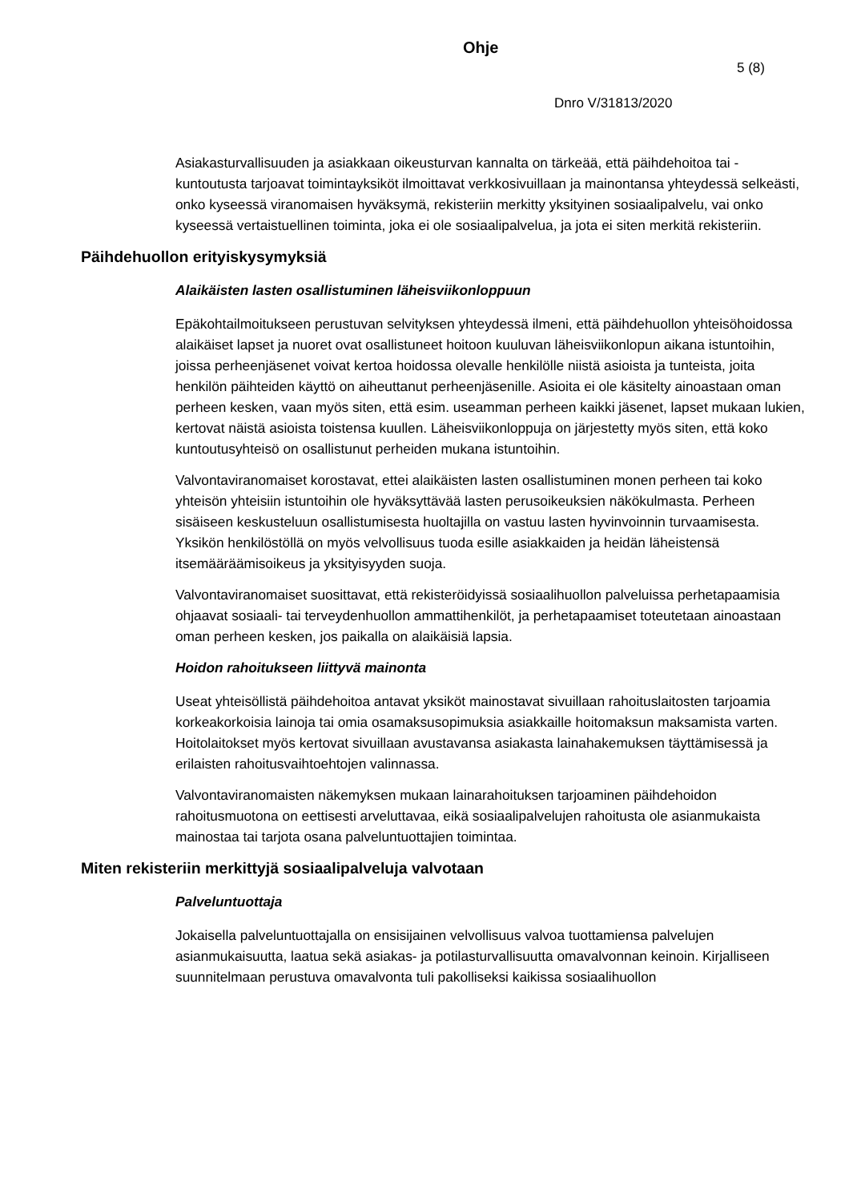Ohje
5 (8)
Dnro V/31813/2020
Asiakasturvallisuuden ja asiakkaan oikeusturvan kannalta on tärkeää, että päihdehoitoa tai -kuntoutusta tarjoavat toimintayksiköt ilmoittavat verkkosivuillaan ja mainontansa yhteydessä selkeästi, onko kyseessä viranomaisen hyväksymä, rekisteriin merkitty yksityinen sosiaalipalvelu, vai onko kyseessä vertaistuellinen toiminta, joka ei ole sosiaalipalvelua, ja jota ei siten merkitä rekisteriin.
Päihdehuollon erityiskysymyksiä
Alaikäisten lasten osallistuminen läheisviikonloppuun
Epäkohtailmoitukseen perustuvan selvityksen yhteydessä ilmeni, että päihdehuollon yhteisöhoidossa alaikäiset lapset ja nuoret ovat osallistuneet hoitoon kuuluvan läheisviikonlopun aikana istuntoihin, joissa perheenjäsenet voivat kertoa hoidossa olevalle henkilölle niistä asioista ja tunteista, joita henkilön päihteiden käyttö on aiheuttanut perheenjäsenille. Asioita ei ole käsitelty ainoastaan oman perheen kesken, vaan myös siten, että esim. useamman perheen kaikki jäsenet, lapset mukaan lukien, kertovat näistä asioista toistensa kuullen. Läheisviikonloppuja on järjestetty myös siten, että koko kuntoutusyhteisö on osallistunut perheiden mukana istuntoihin.
Valvontaviranomaiset korostavat, ettei alaikäisten lasten osallistuminen monen perheen tai koko yhteisön yhteisiin istuntoihin ole hyväksyttävää lasten perusoikeuksien näkökulmasta. Perheen sisäiseen keskusteluun osallistumisesta huoltajilla on vastuu lasten hyvinvoinnin turvaamisesta. Yksikön henkilöstöllä on myös velvollisuus tuoda esille asiakkaiden ja heidän läheistensä itsemääräämisoikeus ja yksityisyyden suoja.
Valvontaviranomaiset suosittavat, että rekisteröidyissä sosiaalihuollon palveluissa perhetapaamisia ohjaavat sosiaali- tai terveydenhuollon ammattihenkilöt, ja perhetapaamiset toteutetaan ainoastaan oman perheen kesken, jos paikalla on alaikäisiä lapsia.
Hoidon rahoitukseen liittyvä mainonta
Useat yhteisöllistä päihdehoitoa antavat yksiköt mainostavat sivuillaan rahoituslaitosten tarjoamia korkeakorkoisia lainoja tai omia osamaksusopimuksia asiakkaille hoitomaksun maksamista varten. Hoitolaitokset myös kertovat sivuillaan avustavansa asiakasta lainahakemuksen täyttämisessä ja erilaisten rahoitusvaihtoehtojen valinnassa.
Valvontaviranomaisten näkemyksen mukaan lainarahoituksen tarjoaminen päihdehoidon rahoitusmuotona on eettisesti arveluttavaa, eikä sosiaalipalvelujen rahoitusta ole asianmukaista mainostaa tai tarjota osana palveluntuottajien toimintaa.
Miten rekisteriin merkittyjä sosiaalipalveluja valvotaan
Palveluntuottaja
Jokaisella palveluntuottajalla on ensisijainen velvollisuus valvoa tuottamiensa palvelujen asianmukaisuutta, laatua sekä asiakas- ja potilasturvallisuutta omavalvonnan keinoin. Kirjalliseen suunnitelmaan perustuva omavalvonta tuli pakolliseksi kaikissa sosiaalihuollon